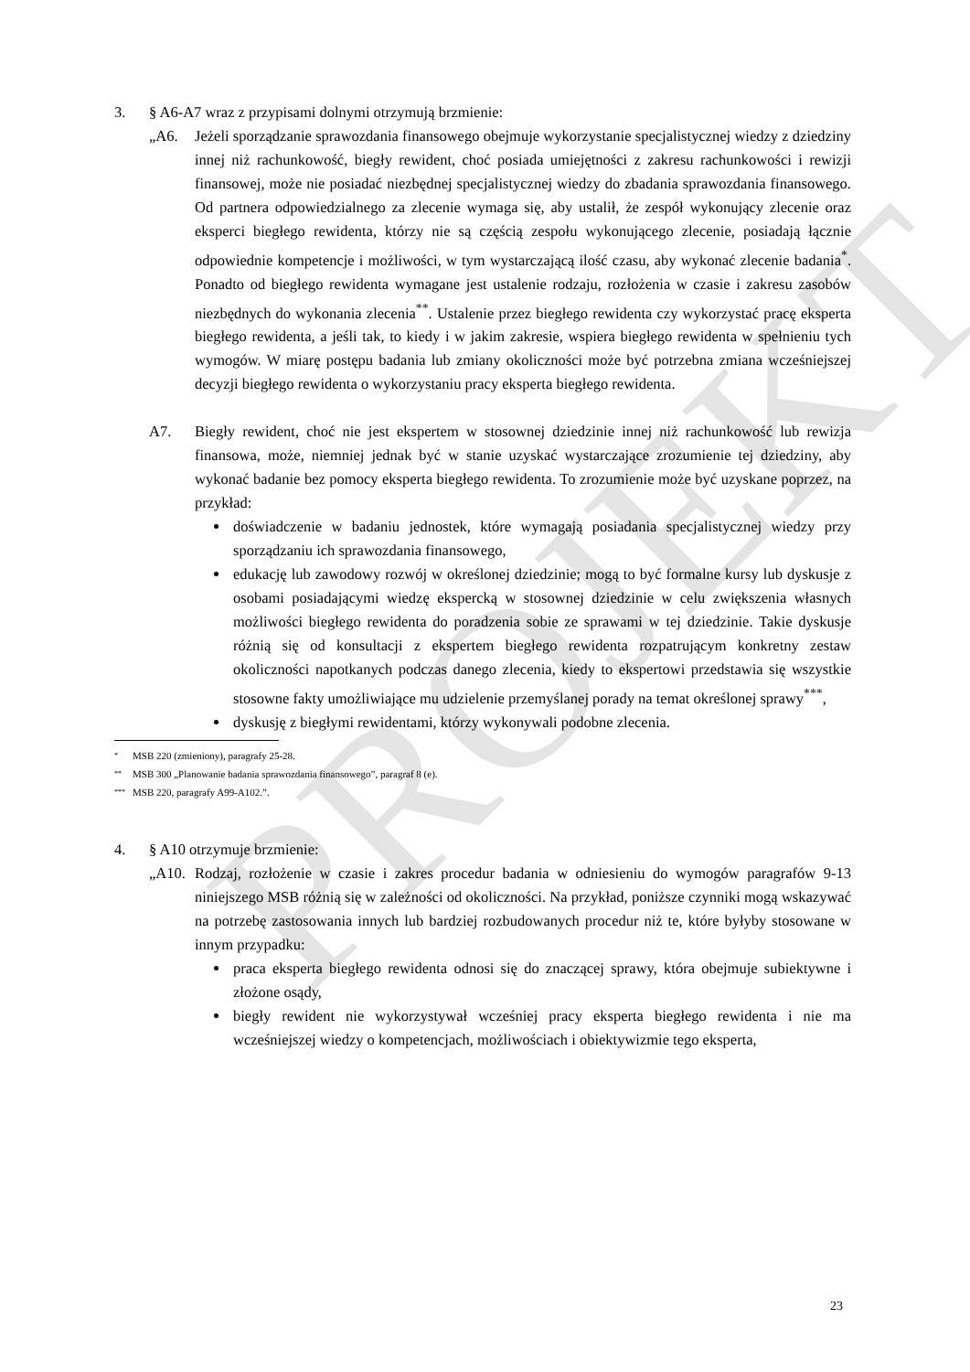PROJEKT
3. § A6-A7 wraz z przypisami dolnymi otrzymują brzmienie:
„A6. Jeżeli sporządzanie sprawozdania finansowego obejmuje wykorzystanie specjalistycznej wiedzy z dziedziny innej niż rachunkowość, biegły rewident, choć posiada umiejętności z zakresu rachunkowości i rewizji finansowej, może nie posiadać niezbędnej specjalistycznej wiedzy do zbadania sprawozdania finansowego. Od partnera odpowiedzialnego za zlecenie wymaga się, aby ustalił, że zespół wykonujący zlecenie oraz eksperci biegłego rewidenta, którzy nie są częścią zespołu wykonującego zlecenie, posiadają łącznie odpowiednie kompetencje i możliwości, w tym wystarczającą ilość czasu, aby wykonać zlecenie badania<sup>*</sup>. Ponadto od biegłego rewidenta wymagane jest ustalenie rodzaju, rozłożenia w czasie i zakresu zasobów niezbędnych do wykonania zlecenia<sup>**</sup>. Ustalenie przez biegłego rewidenta czy wykorzystać pracę eksperta biegłego rewidenta, a jeśli tak, to kiedy i w jakim zakresie, wspiera biegłego rewidenta w spełnieniu tych wymogów. W miarę postępu badania lub zmiany okoliczności może być potrzebna zmiana wcześniejszej decyzji biegłego rewidenta o wykorzystaniu pracy eksperta biegłego rewidenta.
A7. Biegły rewident, choć nie jest ekspertem w stosownej dziedzinie innej niż rachunkowość lub rewizja finansowa, może, niemniej jednak być w stanie uzyskać wystarczające zrozumienie tej dziedziny, aby wykonać badanie bez pomocy eksperta biegłego rewidenta. To zrozumienie może być uzyskane poprzez, na przykład:
doświadczenie w badaniu jednostek, które wymagają posiadania specjalistycznej wiedzy przy sporządzaniu ich sprawozdania finansowego,
edukację lub zawodowy rozwój w określonej dziedzinie; mogą to być formalne kursy lub dyskusje z osobami posiadającymi wiedzę ekspercką w stosownej dziedzinie w celu zwiększenia własnych możliwości biegłego rewidenta do poradzenia sobie ze sprawami w tej dziedzinie. Takie dyskusje różnią się od konsultacji z ekspertem biegłego rewidenta rozpatrującym konkretny zestaw okoliczności napotkanych podczas danego zlecenia, kiedy to ekspertowi przedstawia się wszystkie stosowne fakty umożliwiające mu udzielenie przemyślanej porady na temat określonej sprawy<sup>***</sup>,
dyskusję z biegłymi rewidentami, którzy wykonywali podobne zlecenia.
* MSB 220 (zmieniony), paragrafy 25-28.
** MSB 300 „Planowanie badania sprawozdania finansowego”, paragraf 8 (e).
*** MSB 220, paragrafy A99-A102.”.
4. § A10 otrzymuje brzmienie:
„A10. Rodzaj, rozłożenie w czasie i zakres procedur badania w odniesieniu do wymogów paragrafów 9-13 niniejszego MSB różnią się w zależności od okoliczności. Na przykład, poniższe czynniki mogą wskazywać na potrzebę zastosowania innych lub bardziej rozbudowanych procedur niż te, które byłyby stosowane w innym przypadku:
praca eksperta biegłego rewidenta odnosi się do znaczącej sprawy, która obejmuje subiektywne i złożone osądy,
biegły rewident nie wykorzystywał wcześniej pracy eksperta biegłego rewidenta i nie ma wcześniejszej wiedzy o kompetencjach, możliwościach i obiektywizmie tego eksperta,
23